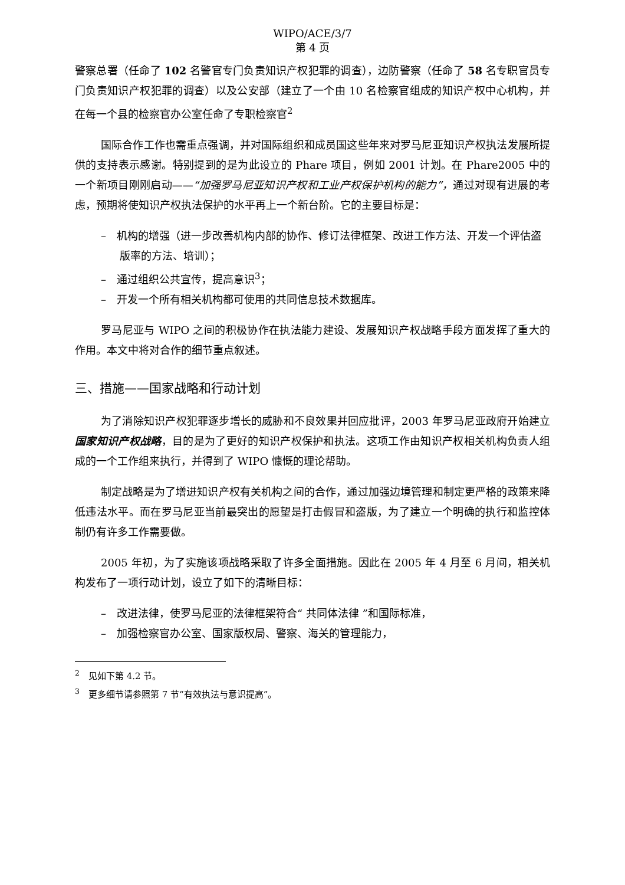WIPO/ACE/3/7
第 4 页
警察总署（任命了 102 名警官专门负责知识产权犯罪的调查），边防警察（任命了 58 名专职官员专门负责知识产权犯罪的调查）以及公安部（建立了一个由 10 名检察官组成的知识产权中心机构，并在每一个县的检察官办公室任命了专职检察官<sup>2</sup>
国际合作工作也需重点强调，并对国际组织和成员国这些年来对罗马尼亚知识产权执法发展所提供的支持表示感谢。特别提到的是为此设立的 Phare 项目，例如 2001 计划。在 Phare2005 中的一个新项目刚刚启动——“加强罗马尼亚知识产权和工业产权保护机构的能力”，通过对现有进展的考虑，预期将使知识产权执法保护的水平再上一个新台阶。它的主要目标是：
–　机构的增强（进一步改善机构内部的协作、修订法律框架、改进工作方法、开发一个评估盗版率的方法、培训）；
–　通过组织公共宣传，提高意识<sup>3</sup>；
–　开发一个所有相关机构都可使用的共同信息技术数据库。
罗马尼亚与 WIPO 之间的积极协作在执法能力建设、发展知识产权战略手段方面发挥了重大的作用。本文中将对合作的细节重点叙述。
三、措施——国家战略和行动计划
为了消除知识产权犯罪逐步增长的威胁和不良效果并回应批评，2003 年罗马尼亚政府开始建立国家知识产权战略，目的是为了更好的知识产权保护和执法。这项工作由知识产权相关机构负责人组成的一个工作组来执行，并得到了 WIPO 慷慨的理论帮助。
制定战略是为了增进知识产权有关机构之间的合作，通过加强边境管理和制定更严格的政策来降低违法水平。而在罗马尼亚当前最突出的愿望是打击假冒和盗版，为了建立一个明确的执行和监控体制仍有许多工作需要做。
2005 年初，为了实施该项战略采取了许多全面措施。因此在 2005 年 4 月至 6 月间，相关机构发布了一项行动计划，设立了如下的清晰目标：
–　改进法律，使罗马尼亚的法律框架符合“ 共同体法律 ”和国际标准，
–　加强检察官办公室、国家版权局、警察、海关的管理能力，
<sup>2</sup>　见如下第 4.2 节。
<sup>3</sup>　更多细节请参照第 7 节“有效执法与意识提高”。